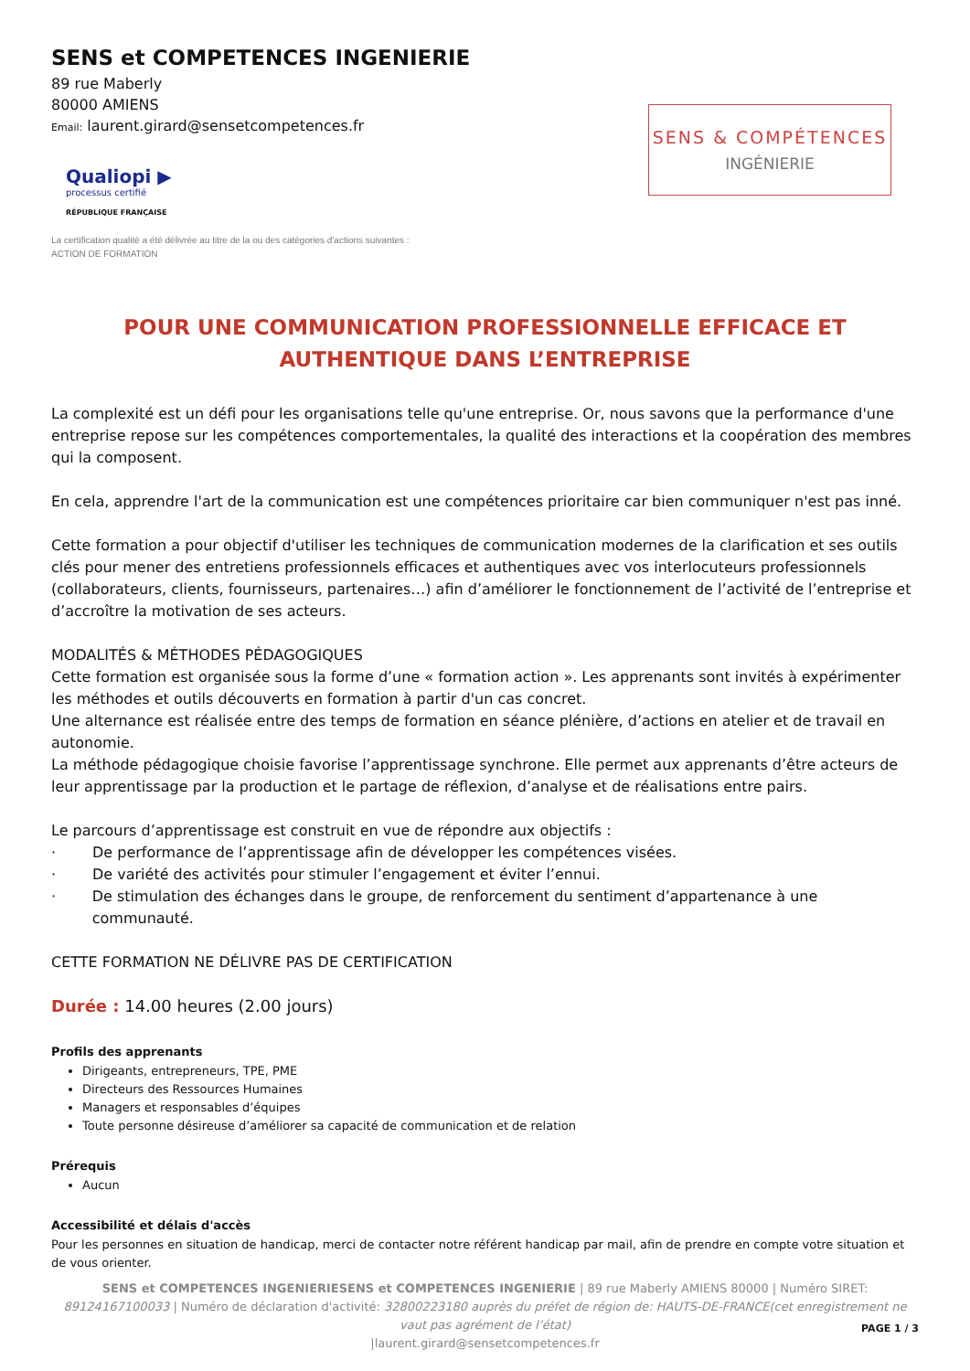SENS et COMPETENCES INGENIERIE
89 rue Maberly
80000 AMIENS
Email: laurent.girard@sensetcompetences.fr
Qualiopi ▶
processus certifié
RÉPUBLIQUE FRANÇAISE
SENS & COMPÉTENCES
INGÉNIERIE
La certification qualité a été délivrée au titre de la ou des catégories d'actions suivantes :
ACTION DE FORMATION
POUR UNE COMMUNICATION PROFESSIONNELLE EFFICACE ET AUTHENTIQUE DANS L’ENTREPRISE
La complexité est un défi pour les organisations telle qu'une entreprise. Or, nous savons que la performance d'une entreprise repose sur les compétences comportementales, la qualité des interactions et la coopération des membres qui la composent.
En cela, apprendre l'art de la communication est une compétences prioritaire car bien communiquer n'est pas inné.
Cette formation a pour objectif d'utiliser les techniques de communication modernes de la clarification et ses outils clés pour mener des entretiens professionnels efficaces et authentiques avec vos interlocuteurs professionnels (collaborateurs, clients, fournisseurs, partenaires…) afin d’améliorer le fonctionnement de l’activité de l’entreprise et d’accroître la motivation de ses acteurs.
MODALITÉS & MÉTHODES PÉDAGOGIQUES
Cette formation est organisée sous la forme d’une « formation action ». Les apprenants sont invités à expérimenter les méthodes et outils découverts en formation à partir d'un cas concret.
Une alternance est réalisée entre des temps de formation en séance plénière, d’actions en atelier et de travail en autonomie.
La méthode pédagogique choisie favorise l’apprentissage synchrone. Elle permet aux apprenants d’être acteurs de leur apprentissage par la production et le partage de réflexion, d’analyse et de réalisations entre pairs.
Le parcours d’apprentissage est construit en vue de répondre aux objectifs :
· De performance de l’apprentissage afin de développer les compétences visées.
· De variété des activités pour stimuler l’engagement et éviter l’ennui.
· De stimulation des échanges dans le groupe, de renforcement du sentiment d’appartenance à une communauté.
CETTE FORMATION NE DÉLIVRE PAS DE CERTIFICATION
Durée : 14.00 heures (2.00 jours)
Profils des apprenants
Dirigeants, entrepreneurs, TPE, PME
Directeurs des Ressources Humaines
Managers et responsables d’équipes
Toute personne désireuse d’améliorer sa capacité de communication et de relation
Prérequis
Aucun
Accessibilité et délais d'accès
Pour les personnes en situation de handicap, merci de contacter notre référent handicap par mail, afin de prendre en compte votre situation et de vous orienter.
SENS et COMPETENCES INGENIERIESENS et COMPETENCES INGENIERIE | 89 rue Maberly AMIENS 80000 | Numéro SIRET: 89124167100033 | Numéro de déclaration d'activité: 32800223180 auprès du préfet de région de: HAUTS-DE-FRANCE(cet enregistrement ne vaut pas agrément de l’état)
|laurent.girard@sensetcompetences.fr
PAGE 1 / 3